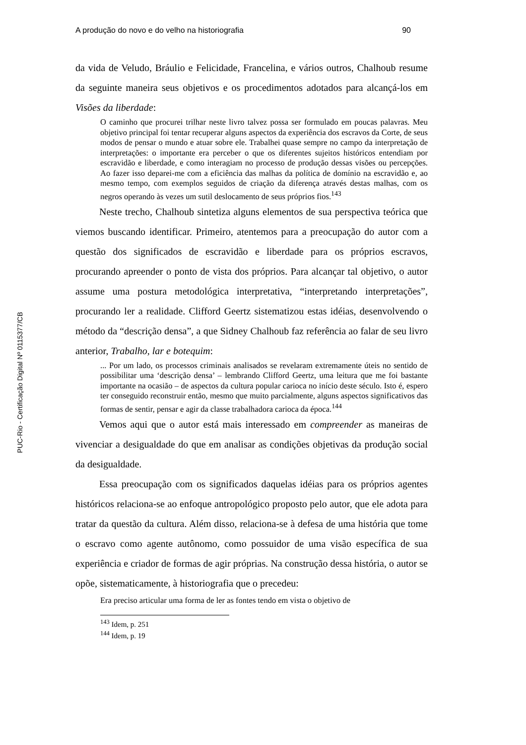PUC-Rio - Certificação Digital Nº 0115377/CB
A produção do novo e do velho na historiografia 90
da vida de Veludo, Bráulio e Felicidade, Francelina, e vários outros, Chalhoub resume da seguinte maneira seus objetivos e os procedimentos adotados para alcançá-los em Visões da liberdade:
O caminho que procurei trilhar neste livro talvez possa ser formulado em poucas palavras. Meu objetivo principal foi tentar recuperar alguns aspectos da experiência dos escravos da Corte, de seus modos de pensar o mundo e atuar sobre ele. Trabalhei quase sempre no campo da interpretação de interpretações: o importante era perceber o que os diferentes sujeitos históricos entendiam por escravidão e liberdade, e como interagiam no processo de produção dessas visões ou percepções. Ao fazer isso deparei-me com a eficiência das malhas da política de domínio na escravidão e, ao mesmo tempo, com exemplos seguidos de criação da diferença através destas malhas, com os negros operando às vezes um sutil deslocamento de seus próprios fios.<sup>143</sup>
Neste trecho, Chalhoub sintetiza alguns elementos de sua perspectiva teórica que viemos buscando identificar. Primeiro, atentemos para a preocupação do autor com a questão dos significados de escravidão e liberdade para os próprios escravos, procurando apreender o ponto de vista dos próprios. Para alcançar tal objetivo, o autor assume uma postura metodológica interpretativa, “interpretando interpretações”, procurando ler a realidade. Clifford Geertz sistematizou estas idéias, desenvolvendo o método da “descrição densa”, a que Sidney Chalhoub faz referência ao falar de seu livro anterior, Trabalho, lar e botequim:
... Por um lado, os processos criminais analisados se revelaram extremamente úteis no sentido de possibilitar uma ‘descrição densa’ – lembrando Clifford Geertz, uma leitura que me foi bastante importante na ocasião – de aspectos da cultura popular carioca no início deste século. Isto é, espero ter conseguido reconstruir então, mesmo que muito parcialmente, alguns aspectos significativos das formas de sentir, pensar e agir da classe trabalhadora carioca da época.<sup>144</sup>
Vemos aqui que o autor está mais interessado em compreender as maneiras de vivenciar a desigualdade do que em analisar as condições objetivas da produção social da desigualdade.
Essa preocupação com os significados daquelas idéias para os próprios agentes históricos relaciona-se ao enfoque antropológico proposto pelo autor, que ele adota para tratar da questão da cultura. Além disso, relaciona-se à defesa de uma história que tome o escravo como agente autônomo, como possuidor de uma visão específica de sua experiência e criador de formas de agir próprias. Na construção dessa história, o autor se opõe, sistematicamente, à historiografia que o precedeu:
Era preciso articular uma forma de ler as fontes tendo em vista o objetivo de
<sup>143</sup> Idem, p. 251
<sup>144</sup> Idem, p. 19